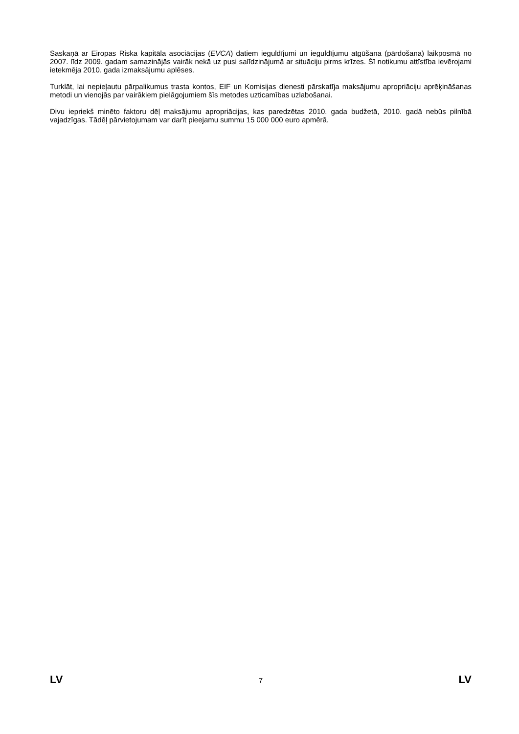Saskaņā ar Eiropas Riska kapitāla asociācijas (EVCA) datiem ieguldījumi un ieguldījumu atgūšana (pārdošana) laikposmā no 2007. līdz 2009. gadam samazinājās vairāk nekā uz pusi salīdzinājumā ar situāciju pirms krīzes. Šī notikumu attīstība ievērojami ietekmēja 2010. gada izmaksājumu aplēses.
Turklāt, lai nepieļautu pārpalikumus trasta kontos, EIF un Komisijas dienesti pārskatīja maksājumu apropriāciju aprēķināšanas metodi un vienojās par vairākiem pielāgojumiem šīs metodes uzticamības uzlabošanai.
Divu iepriekš minēto faktoru dēļ maksājumu apropriācijas, kas paredzētas 2010. gada budžetā, 2010. gadā nebūs pilnībā vajadzīgas. Tādēļ pārvietojumam var darīt pieejamu summu 15 000 000 euro apmērā.
LV 7 LV